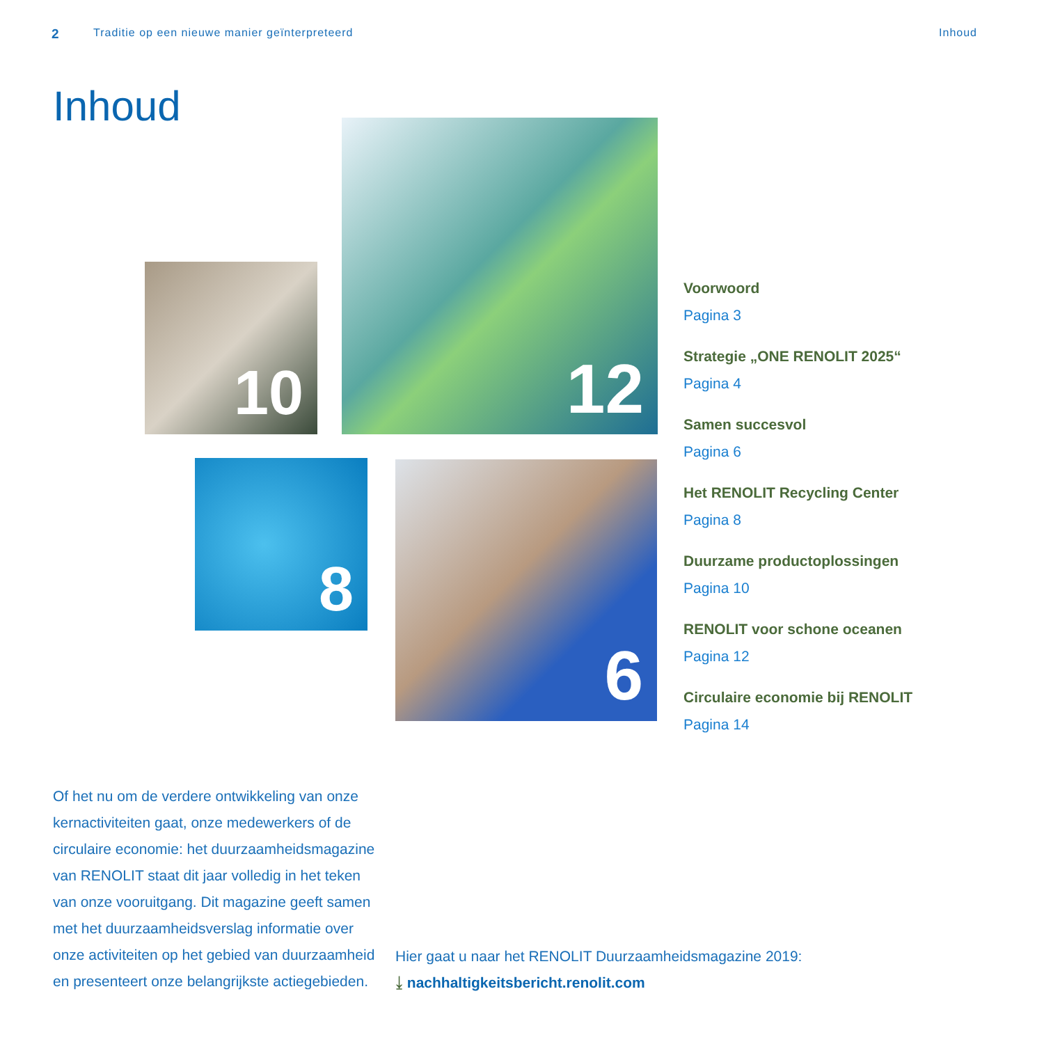2 Traditie op een nieuwe manier geïnterpreteerd Inhoud
Inhoud
10
12
8 6
Voorwoord
Pagina 3
Strategie „ONE RENOLIT 2025“
Pagina 4
Samen succesvol
Pagina 6
Het RENOLIT Recycling Center
Pagina 8
Duurzame productoplossingen
Pagina 10
RENOLIT voor schone oceanen
Pagina 12
Circulaire economie bij RENOLIT
Pagina 14
Of het nu om de verdere ontwikkeling van onze kernactiviteiten gaat, onze medewerkers of de circulaire economie: het duurzaamheidsmagazine van RENOLIT staat dit jaar volledig in het teken van onze vooruitgang. Dit magazine geeft samen met het duurzaamheidsverslag informatie over onze activiteiten op het gebied van duurzaamheid en presenteert onze belangrijkste actiegebieden.
Hier gaat u naar het RENOLIT Duurzaamheidsmagazine 2019:
⤓ nachhaltigkeitsbericht.renolit.com